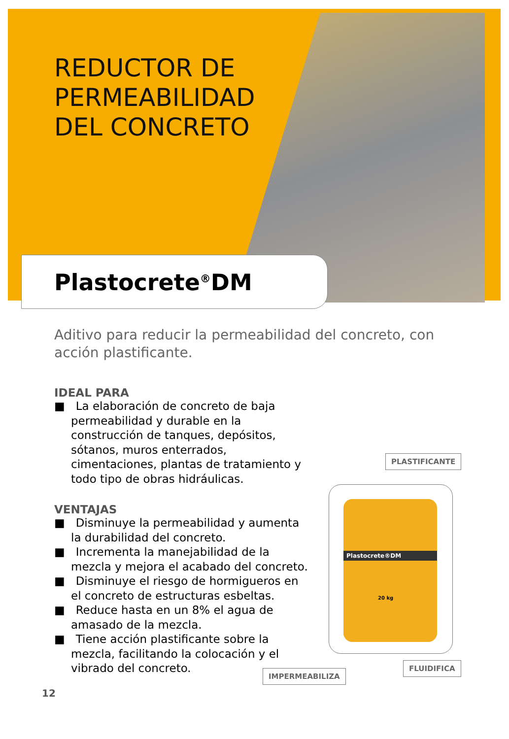REDUCTOR DE
PERMEABILIDAD
DEL CONCRETO
Plastocrete<sup>®</sup>DM
Aditivo para reducir la permeabilidad del concreto, con acción plastificante.
IDEAL PARA
■ La elaboración de concreto de baja permeabilidad y durable en la construcción de tanques, depósitos, sótanos, muros enterrados, cimentaciones, plantas de tratamiento y todo tipo de obras hidráulicas.
VENTAJAS
■ Disminuye la permeabilidad y aumenta la durabilidad del concreto.
■ Incrementa la manejabilidad de la mezcla y mejora el acabado del concreto.
■ Disminuye el riesgo de hormigueros en el concreto de estructuras esbeltas.
■ Reduce hasta en un 8% el agua de amasado de la mezcla.
■ Tiene acción plastificante sobre la mezcla, facilitando la colocación y el vibrado del concreto.
PLASTIFICANTE
Plastocrete®DM
20 kg
FLUIDIFICA
IMPERMEABILIZA
12